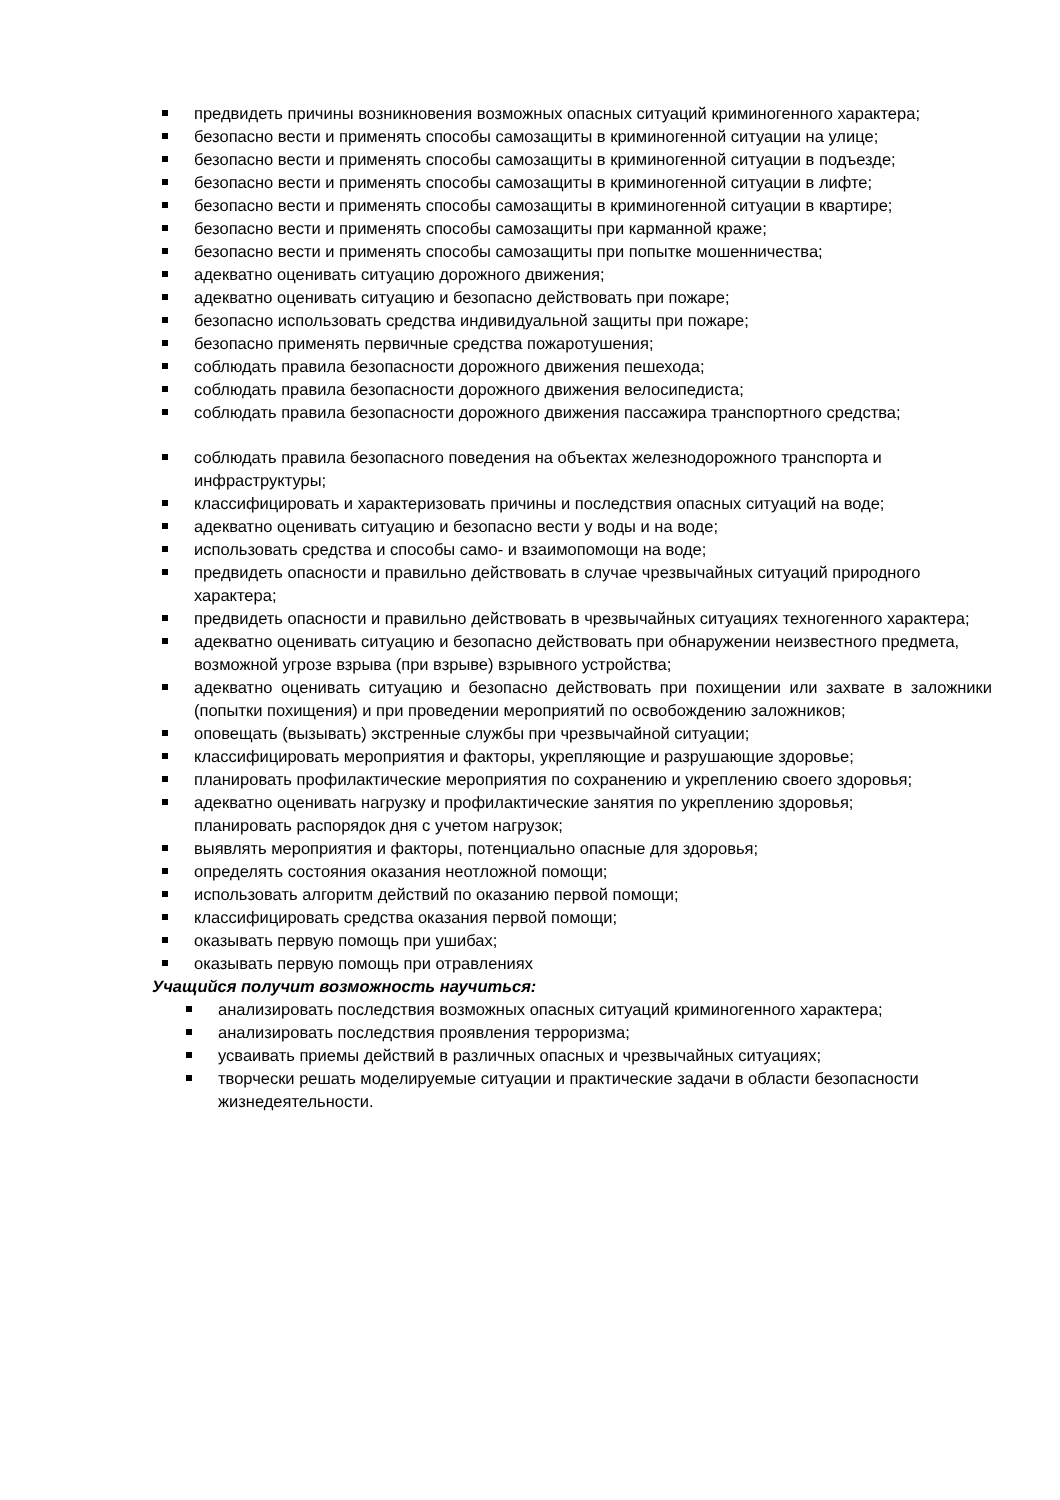предвидеть причины возникновения возможных опасных ситуаций криминогенного характера;
безопасно вести и применять способы самозащиты в криминогенной ситуации на улице;
безопасно вести и применять способы самозащиты в криминогенной ситуации в подъезде;
безопасно вести и применять способы самозащиты в криминогенной ситуации в лифте;
безопасно вести и применять способы самозащиты в криминогенной ситуации в квартире;
безопасно вести и применять способы самозащиты при карманной краже;
безопасно вести и применять способы самозащиты при попытке мошенничества;
адекватно оценивать ситуацию дорожного движения;
адекватно оценивать ситуацию и безопасно действовать при пожаре;
безопасно использовать средства индивидуальной защиты при пожаре;
безопасно применять первичные средства пожаротушения;
соблюдать правила безопасности дорожного движения пешехода;
соблюдать правила безопасности дорожного движения велосипедиста;
соблюдать правила безопасности дорожного движения пассажира транспортного средства;
соблюдать правила безопасного поведения на объектах железнодорожного транспорта и инфраструктуры;
классифицировать и характеризовать причины и последствия опасных ситуаций на воде;
адекватно оценивать ситуацию и безопасно вести у воды и на воде;
использовать средства и способы само- и взаимопомощи на воде;
предвидеть опасности и правильно действовать в случае чрезвычайных ситуаций природного характера;
предвидеть опасности и правильно действовать в чрезвычайных ситуациях техногенного характера;
адекватно оценивать ситуацию и безопасно действовать при обнаружении неизвестного предмета, возможной угрозе взрыва (при взрыве) взрывного устройства;
адекватно оценивать ситуацию и безопасно действовать при похищении или захвате в заложники (попытки похищения) и при проведении мероприятий по освобождению заложников;
оповещать (вызывать) экстренные службы при чрезвычайной ситуации;
классифицировать мероприятия и факторы, укрепляющие и разрушающие здоровье;
планировать профилактические мероприятия по сохранению и укреплению своего здоровья;
адекватно оценивать нагрузку и профилактические занятия по укреплению здоровья;
планировать распорядок дня с учетом нагрузок;
выявлять мероприятия и факторы, потенциально опасные для здоровья;
определять состояния оказания неотложной помощи;
использовать алгоритм действий по оказанию первой помощи;
классифицировать средства оказания первой помощи;
оказывать первую помощь при ушибах;
оказывать первую помощь при отравлениях
Учащийся получит возможность научиться:
анализировать последствия возможных опасных ситуаций криминогенного характера;
анализировать последствия проявления терроризма;
усваивать приемы действий в различных опасных и чрезвычайных ситуациях;
творчески решать моделируемые ситуации и практические задачи в области безопасности жизнедеятельности.